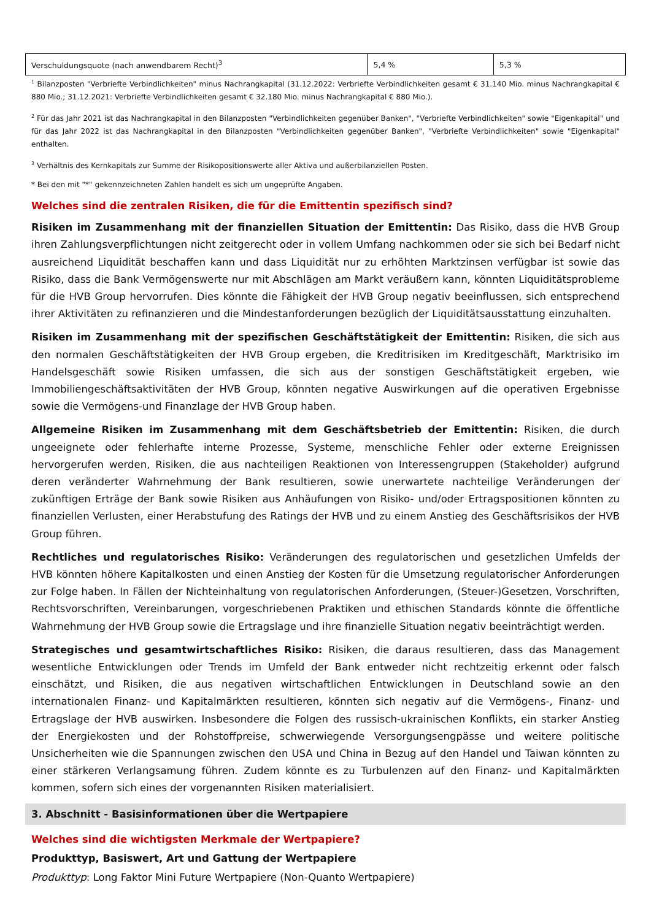| Verschuldungsquote (nach anwendbarem Recht)<sup>3</sup> | 5,4 % | 5,3 % |
<sup>1</sup> Bilanzposten "Verbriefte Verbindlichkeiten" minus Nachrangkapital (31.12.2022: Verbriefte Verbindlichkeiten gesamt € 31.140 Mio. minus Nachrangkapital € 880 Mio.; 31.12.2021: Verbriefte Verbindlichkeiten gesamt € 32.180 Mio. minus Nachrangkapital € 880 Mio.).
<sup>2</sup> Für das Jahr 2021 ist das Nachrangkapital in den Bilanzposten "Verbindlichkeiten gegenüber Banken", "Verbriefte Verbindlichkeiten" sowie "Eigenkapital" und für das Jahr 2022 ist das Nachrangkapital in den Bilanzposten "Verbindlichkeiten gegenüber Banken", "Verbriefte Verbindlichkeiten" sowie "Eigenkapital" enthalten.
<sup>3</sup> Verhältnis des Kernkapitals zur Summe der Risikopositionswerte aller Aktiva und außerbilanziellen Posten.
* Bei den mit "*" gekennzeichneten Zahlen handelt es sich um ungeprüfte Angaben.
Welches sind die zentralen Risiken, die für die Emittentin spezifisch sind?
Risiken im Zusammenhang mit der finanziellen Situation der Emittentin: Das Risiko, dass die HVB Group ihren Zahlungsverpflichtungen nicht zeitgerecht oder in vollem Umfang nachkommen oder sie sich bei Bedarf nicht ausreichend Liquidität beschaffen kann und dass Liquidität nur zu erhöhten Marktzinsen verfügbar ist sowie das Risiko, dass die Bank Vermögenswerte nur mit Abschlägen am Markt veräußern kann, könnten Liquiditätsprobleme für die HVB Group hervorrufen. Dies könnte die Fähigkeit der HVB Group negativ beeinflussen, sich entsprechend ihrer Aktivitäten zu refinanzieren und die Mindestanforderungen bezüglich der Liquiditätsausstattung einzuhalten.
Risiken im Zusammenhang mit der spezifischen Geschäftstätigkeit der Emittentin: Risiken, die sich aus den normalen Geschäftstätigkeiten der HVB Group ergeben, die Kreditrisiken im Kreditgeschäft, Marktrisiko im Handelsgeschäft sowie Risiken umfassen, die sich aus der sonstigen Geschäftstätigkeit ergeben, wie Immobiliengeschäftsaktivitäten der HVB Group, könnten negative Auswirkungen auf die operativen Ergebnisse sowie die Vermögens-und Finanzlage der HVB Group haben.
Allgemeine Risiken im Zusammenhang mit dem Geschäftsbetrieb der Emittentin: Risiken, die durch ungeeignete oder fehlerhafte interne Prozesse, Systeme, menschliche Fehler oder externe Ereignissen hervorgerufen werden, Risiken, die aus nachteiligen Reaktionen von Interessengruppen (Stakeholder) aufgrund deren veränderter Wahrnehmung der Bank resultieren, sowie unerwartete nachteilige Veränderungen der zukünftigen Erträge der Bank sowie Risiken aus Anhäufungen von Risiko- und/oder Ertragspositionen könnten zu finanziellen Verlusten, einer Herabstufung des Ratings der HVB und zu einem Anstieg des Geschäftsrisikos der HVB Group führen.
Rechtliches und regulatorisches Risiko: Veränderungen des regulatorischen und gesetzlichen Umfelds der HVB könnten höhere Kapitalkosten und einen Anstieg der Kosten für die Umsetzung regulatorischer Anforderungen zur Folge haben. In Fällen der Nichteinhaltung von regulatorischen Anforderungen, (Steuer-)Gesetzen, Vorschriften, Rechtsvorschriften, Vereinbarungen, vorgeschriebenen Praktiken und ethischen Standards könnte die öffentliche Wahrnehmung der HVB Group sowie die Ertragslage und ihre finanzielle Situation negativ beeinträchtigt werden.
Strategisches und gesamtwirtschaftliches Risiko: Risiken, die daraus resultieren, dass das Management wesentliche Entwicklungen oder Trends im Umfeld der Bank entweder nicht rechtzeitig erkennt oder falsch einschätzt, und Risiken, die aus negativen wirtschaftlichen Entwicklungen in Deutschland sowie an den internationalen Finanz- und Kapitalmärkten resultieren, könnten sich negativ auf die Vermögens-, Finanz- und Ertragslage der HVB auswirken. Insbesondere die Folgen des russisch-ukrainischen Konflikts, ein starker Anstieg der Energiekosten und der Rohstoffpreise, schwerwiegende Versorgungsengpässe und weitere politische Unsicherheiten wie die Spannungen zwischen den USA und China in Bezug auf den Handel und Taiwan könnten zu einer stärkeren Verlangsamung führen. Zudem könnte es zu Turbulenzen auf den Finanz- und Kapitalmärkten kommen, sofern sich eines der vorgenannten Risiken materialisiert.
3. Abschnitt - Basisinformationen über die Wertpapiere
Welches sind die wichtigsten Merkmale der Wertpapiere?
Produkttyp, Basiswert, Art und Gattung der Wertpapiere
Produkttyp: Long Faktor Mini Future Wertpapiere (Non-Quanto Wertpapiere)